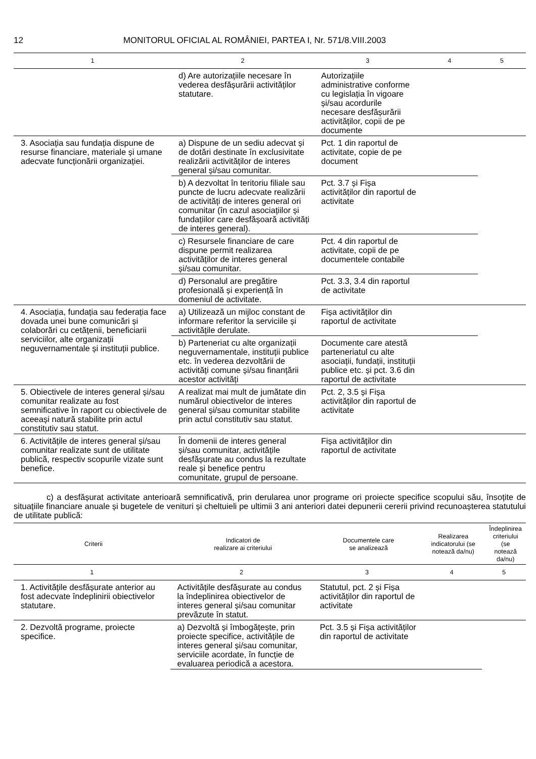12 MONITORUL OFICIAL AL ROMÂNIEI, PARTEA I, Nr. 571/8.VIII.2003
| 1 | 2 | 3 | 4 | 5 |
| | d) Are autorizațiile necesare în vederea desfășurării activităților statutare. | Autorizațiile administrative conforme cu legislația în vigoare și/sau acordurile necesare desfășurării activităților, copii de pe documente | | |
| 3. Asociația sau fundația dispune de resurse financiare, materiale și umane adecvate funcționării organizației. | a) Dispune de un sediu adecvat și de dotări destinate în exclusivitate realizării activităților de interes general și/sau comunitar. | Pct. 1 din raportul de activitate, copie de pe document | | |
| | b) A dezvoltat în teritoriu filiale sau puncte de lucru adecvate realizării de activități de interes general ori comunitar (în cazul asociațiilor și fundațiilor care desfășoară activități de interes general). | Pct. 3.7 și Fișa activităților din raportul de activitate | | |
| | c) Resursele financiare de care dispune permit realizarea activităților de interes general și/sau comunitar. | Pct. 4 din raportul de activitate, copii de pe documentele contabile | | |
| | d) Personalul are pregătire profesională și experiență în domeniul de activitate. | Pct. 3.3, 3.4 din raportul de activitate | | |
| 4. Asociația, fundația sau federația face dovada unei bune comunicări și colaborări cu cetățenii, beneficiarii serviciilor, alte organizații neguvernamentale și instituții publice. | a) Utilizează un mijloc constant de informare referitor la serviciile și activitățile derulate. | Fișa activităților din raportul de activitate | | |
| | b) Parteneriat cu alte organizații neguvernamentale, instituții publice etc. în vederea dezvoltării de activități comune și/sau finanțării acestor activități | Documente care atestă parteneriatul cu alte asociații, fundații, instituții publice etc. și pct. 3.6 din raportul de activitate | | |
| 5. Obiectivele de interes general și/sau comunitar realizate au fost semnificative în raport cu obiectivele de aceeași natură stabilite prin actul constitutiv sau statut. | A realizat mai mult de jumătate din numărul obiectivelor de interes general și/sau comunitar stabilite prin actul constitutiv sau statut. | Pct. 2, 3.5 și Fișa activităților din raportul de activitate | | |
| 6. Activitățile de interes general și/sau comunitar realizate sunt de utilitate publică, respectiv scopurile vizate sunt benefice. | În domenii de interes general și/sau comunitar, activitățile desfășurate au condus la rezultate reale și benefice pentru comunitate, grupul de persoane. | Fișa activităților din raportul de activitate | | |
c) a desfășurat activitate anterioară semnificativă, prin derularea unor programe ori proiecte specifice scopului său, însoțite de situațiile financiare anuale și bugetele de venituri și cheltuieli pe ultimii 3 ani anteriori datei depunerii cererii privind recunoașterea statutului de utilitate publică:
| Criterii | Indicatori de realizare ai criteriului | Documentele care se analizează | Realizarea indicatorului (se notează da/nu) | Îndeplinirea criteriului (se notează da/nu) |
| --- | --- | --- | --- | --- |
| 1 | 2 | 3 | 4 | 5 |
| 1. Activitățile desfășurate anterior au fost adecvate îndeplinirii obiectivelor statutare. | Activitățile desfășurate au condus la îndeplinirea obiectivelor de interes general și/sau comunitar prevăzute în statut. | Statutul, pct. 2 și Fișa activităților din raportul de activitate | | |
| 2. Dezvoltă programe, proiecte specifice. | a) Dezvoltă și îmbogățește, prin proiecte specifice, activitățile de interes general și/sau comunitar, serviciile acordate, în funcție de evaluarea periodică a acestora. | Pct. 3.5 și Fișa activităților din raportul de activitate | | |